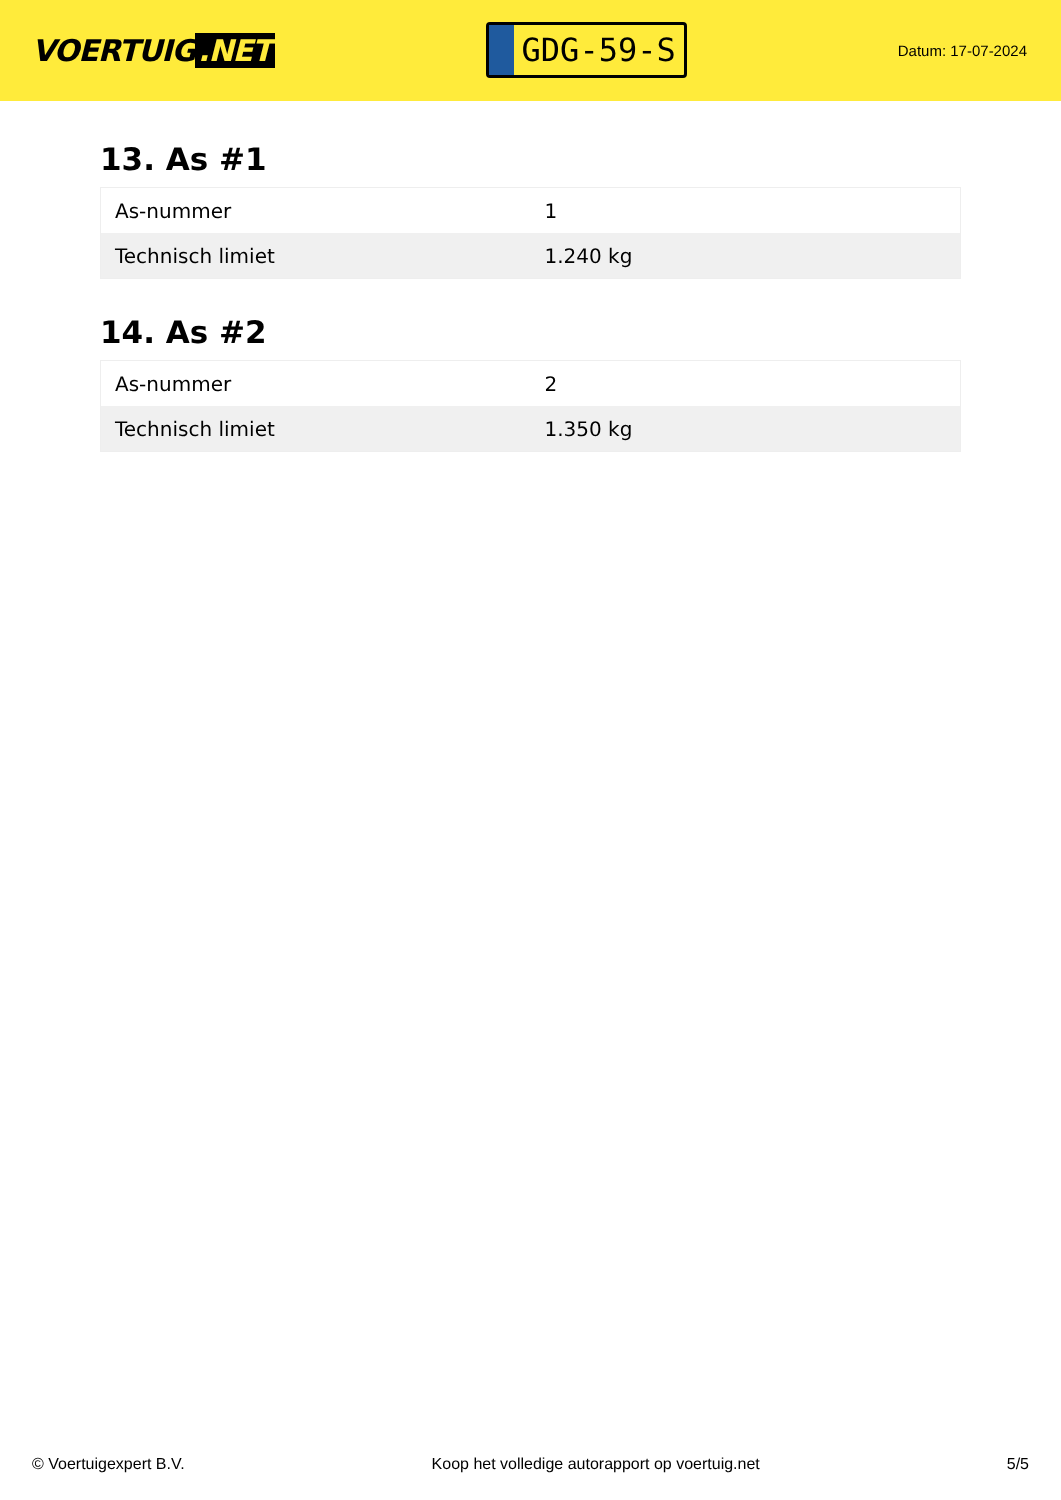VOERTUIG.NET
GDG-59-S
Datum: 17-07-2024
13. As #1
| As-nummer | 1 |
| Technisch limiet | 1.240 kg |
14. As #2
| As-nummer | 2 |
| Technisch limiet | 1.350 kg |
© Voertuigexpert B.V. Koop het volledige autorapport op voertuig.net 5/5